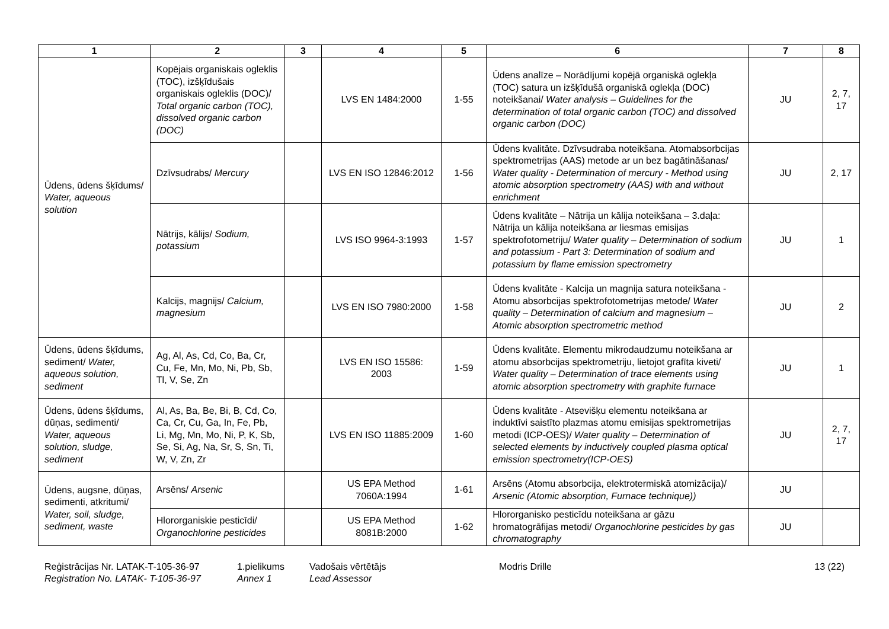| 1 | 2 | 3 | 4 | 5 | 6 | 7 | 8 |
| --- | --- | --- | --- | --- | --- | --- | --- |
| Ūdens, ūdens šķīdums/ Water, aqueous solution | Kopējais organiskais ogleklis (TOC), izšķīdušais organiskais ogleklis (DOC)/ Total organic carbon (TOC), dissolved organic carbon (DOC) | | LVS EN 1484:2000 | 1-55 | Ūdens analīze – Norādījumi kopējā organiskā oglekļa (TOC) satura un izšķīdušā organiskā oglekļa (DOC) noteikšanai/ Water analysis – Guidelines for the determination of total organic carbon (TOC) and dissolved organic carbon (DOC) | JU | 2, 7, 17 |
| | Dzīvsudrabs/ Mercury | | LVS EN ISO 12846:2012 | 1-56 | Ūdens kvalitāte. Dzīvsudraba noteikšana. Atomabsorbcijas spektrometrijas (AAS) metode ar un bez bagātināšanas/ Water quality - Determination of mercury - Method using atomic absorption spectrometry (AAS) with and without enrichment | JU | 2, 17 |
| | Nātrijs, kālijs/ Sodium, potassium | | LVS ISO 9964-3:1993 | 1-57 | Ūdens kvalitāte – Nātrija un kālija noteikšana – 3.daļa: Nātrija un kālija noteikšana ar liesmas emisijas spektrofotometriju/ Water quality – Determination of sodium and potassium - Part 3: Determination of sodium and potassium by flame emission spectrometry | JU | 1 |
| | Kalcijs, magnijs/ Calcium, magnesium | | LVS EN ISO 7980:2000 | 1-58 | Ūdens kvalitāte - Kalcija un magnija satura noteikšana - Atomu absorbcijas spektrofotometrijas metode/ Water quality – Determination of calcium and magnesium – Atomic absorption spectrometric method | JU | 2 |
| Ūdens, ūdens šķīdums, sediment/ Water, aqueous solution, sediment | Ag, Al, As, Cd, Co, Ba, Cr, Cu, Fe, Mn, Mo, Ni, Pb, Sb, Tl, V, Se, Zn | | LVS EN ISO 15586: 2003 | 1-59 | Ūdens kvalitāte. Elementu mikrodaudzumu noteikšana ar atomu absorbcijas spektrometriju, lietojot grafīta kiveti/ Water quality – Determination of trace elements using atomic absorption spectrometry with graphite furnace | JU | 1 |
| Ūdens, ūdens šķīdums, dūņas, sedimenti/ Water, aqueous solution, sludge, sediment | Al, As, Ba, Be, Bi, B, Cd, Co, Ca, Cr, Cu, Ga, In, Fe, Pb, Li, Mg, Mn, Mo, Ni, P, K, Sb, Se, Si, Ag, Na, Sr, S, Sn, Ti, W, V, Zn, Zr | | LVS EN ISO 11885:2009 | 1-60 | Ūdens kvalitāte - Atsevišķu elementu noteikšana ar induktīvi saistīto plazmas atomu emisijas spektrometrijas metodi (ICP-OES)/ Water quality – Determination of selected elements by inductively coupled plasma optical emission spectrometry(ICP-OES) | JU | 2, 7, 17 |
| Ūdens, augsne, dūņas, sedimenti, atkritumi/ Water, soil, sludge, sediment, waste | Arsēns/ Arsenic | | US EPA Method 7060A:1994 | 1-61 | Arsēns (Atomu absorbcija, elektrotermiskā atomizācija)/ Arsenic (Atomic absorption, Furnace technique)) | JU | |
| | Hlororganiskie pesticīdi/ Organochlorine pesticides | | US EPA Method 8081B:2000 | 1-62 | Hlororganisko pesticīdu noteikšana ar gāzu hromatogrāfijas metodi/ Organochlorine pesticides by gas chromatography | JU | |
Reģistrācijas Nr. LATAK-T-105-36-97
Registration No. LATAK- T-105-36-97
1.pielikums
Annex 1
Vadošais vērtētājs
Lead Assessor
Modris Drille 13 (22)